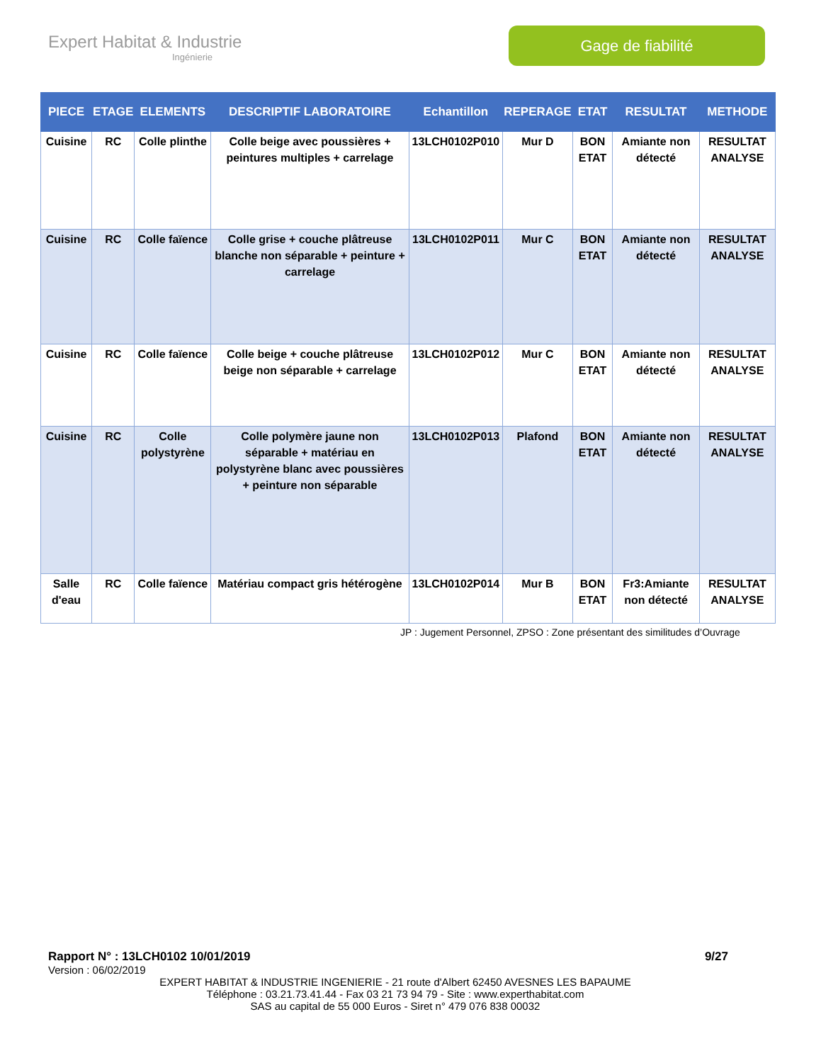Expert Habitat & Industrie
Ingénierie
Gage de fiabilité
| PIECE | ETAGE | ELEMENTS | DESCRIPTIF LABORATOIRE | Echantillon | REPERAGE | ETAT | RESULTAT | METHODE |
| --- | --- | --- | --- | --- | --- | --- | --- | --- |
| Cuisine | RC | Colle plinthe | Colle beige avec poussières + peintures multiples + carrelage | 13LCH0102P010 | Mur D | BON ETAT | Amiante non détecté | RESULTAT ANALYSE |
| Cuisine | RC | Colle faïence | Colle grise + couche plâtreuse blanche non séparable + peinture + carrelage | 13LCH0102P011 | Mur C | BON ETAT | Amiante non détecté | RESULTAT ANALYSE |
| Cuisine | RC | Colle faïence | Colle beige + couche plâtreuse beige non séparable + carrelage | 13LCH0102P012 | Mur C | BON ETAT | Amiante non détecté | RESULTAT ANALYSE |
| Cuisine | RC | Colle polystyrène | Colle polymère jaune non séparable + matériau en polystyrène blanc avec poussières + peinture non séparable | 13LCH0102P013 | Plafond | BON ETAT | Amiante non détecté | RESULTAT ANALYSE |
| Salle d'eau | RC | Colle faïence | Matériau compact gris hétérogène | 13LCH0102P014 | Mur B | BON ETAT | Fr3:Amiante non détecté | RESULTAT ANALYSE |
JP : Jugement Personnel, ZPSO : Zone présentant des similitudes d’Ouvrage
Rapport N° : 13LCH0102 10/01/2019 9/27
Version : 06/02/2019
EXPERT HABITAT & INDUSTRIE INGENIERIE - 21 route d'Albert 62450 AVESNES LES BAPAUME
Téléphone : 03.21.73.41.44 - Fax 03 21 73 94 79 - Site : www.experthabitat.com
SAS au capital de 55 000 Euros - Siret n° 479 076 838 00032